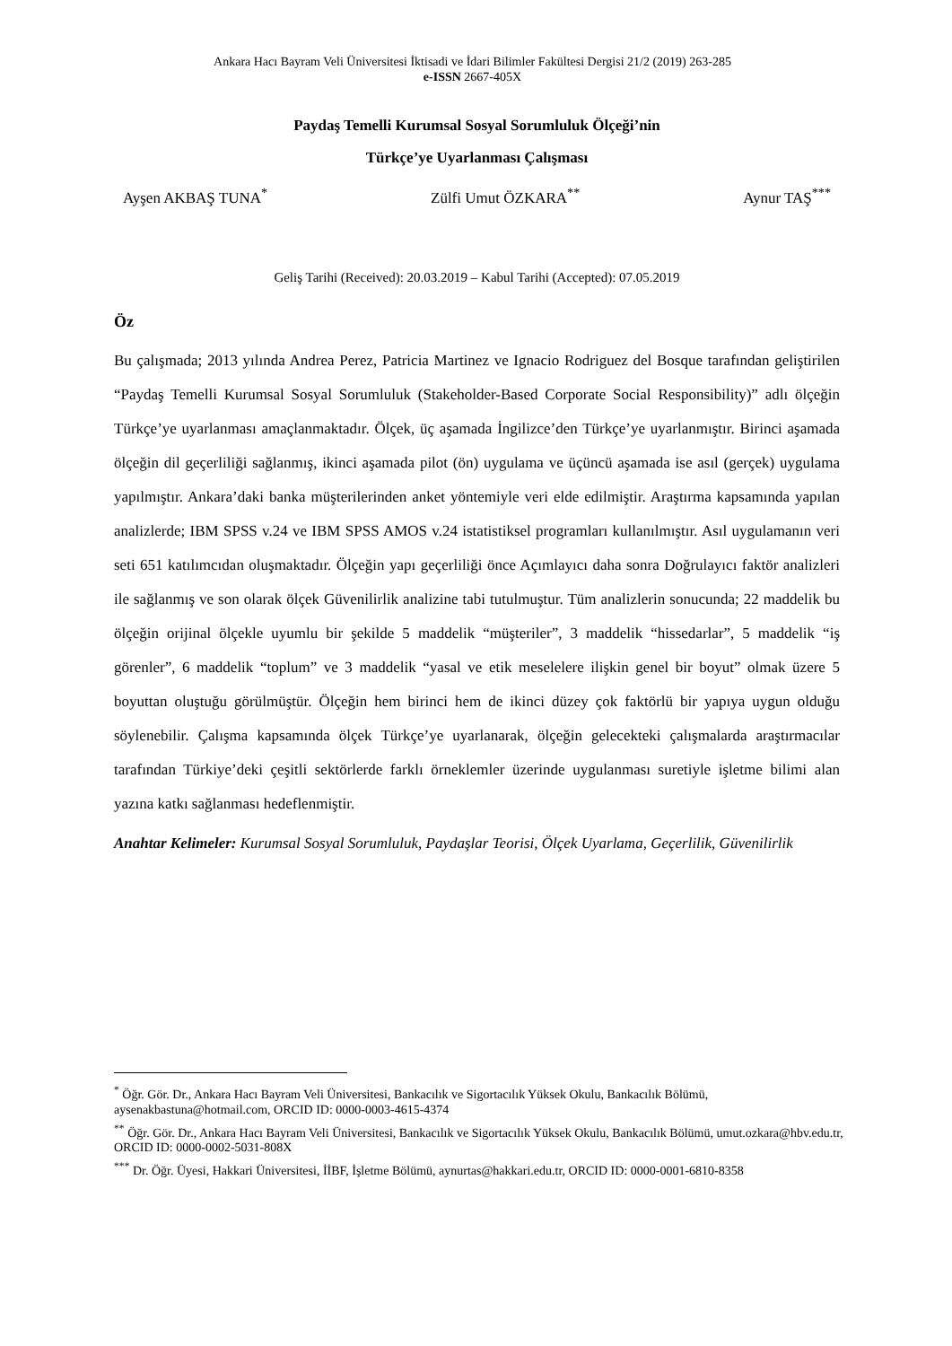Ankara Hacı Bayram Veli Üniversitesi İktisadi ve İdari Bilimler Fakültesi Dergisi 21/2 (2019) 263-285
e-ISSN 2667-405X
Paydaş Temelli Kurumsal Sosyal Sorumluluk Ölçeği’nin
Türkçe’ye Uyarlanması Çalışması
Ayşen AKBAŞ TUNA<sup>*</sup> Zülfi Umut ÖZKARA<sup>**</sup> Aynur TAŞ<sup>***</sup>
Geliş Tarihi (Received): 20.03.2019 – Kabul Tarihi (Accepted): 07.05.2019
Öz
Bu çalışmada; 2013 yılında Andrea Perez, Patricia Martinez ve Ignacio Rodriguez del Bosque tarafından geliştirilen “Paydaş Temelli Kurumsal Sosyal Sorumluluk (Stakeholder-Based Corporate Social Responsibility)” adlı ölçeğin Türkçe’ye uyarlanması amaçlanmaktadır. Ölçek, üç aşamada İngilizce’den Türkçe’ye uyarlanmıştır. Birinci aşamada ölçeğin dil geçerliliği sağlanmış, ikinci aşamada pilot (ön) uygulama ve üçüncü aşamada ise asıl (gerçek) uygulama yapılmıştır. Ankara’daki banka müşterilerinden anket yöntemiyle veri elde edilmiştir. Araştırma kapsamında yapılan analizlerde; IBM SPSS v.24 ve IBM SPSS AMOS v.24 istatistiksel programları kullanılmıştır. Asıl uygulamanın veri seti 651 katılımcıdan oluşmaktadır. Ölçeğin yapı geçerliliği önce Açımlayıcı daha sonra Doğrulayıcı faktör analizleri ile sağlanmış ve son olarak ölçek Güvenilirlik analizine tabi tutulmuştur. Tüm analizlerin sonucunda; 22 maddelik bu ölçeğin orijinal ölçekle uyumlu bir şekilde 5 maddelik “müşteriler”, 3 maddelik “hissedarlar”, 5 maddelik “iş görenler”, 6 maddelik “toplum” ve 3 maddelik “yasal ve etik meselelere ilişkin genel bir boyut” olmak üzere 5 boyuttan oluştuğu görülmüştür. Ölçeğin hem birinci hem de ikinci düzey çok faktörlü bir yapıya uygun olduğu söylenebilir. Çalışma kapsamında ölçek Türkçe’ye uyarlanarak, ölçeğin gelecekteki çalışmalarda araştırmacılar tarafından Türkiye’deki çeşitli sektörlerde farklı örneklemler üzerinde uygulanması suretiyle işletme bilimi alan yazına katkı sağlanması hedeflenmiştir.
Anahtar Kelimeler: Kurumsal Sosyal Sorumluluk, Paydaşlar Teorisi, Ölçek Uyarlama, Geçerlilik, Güvenilirlik
<sup>*</sup> Öğr. Gör. Dr., Ankara Hacı Bayram Veli Üniversitesi, Bankacılık ve Sigortacılık Yüksek Okulu, Bankacılık Bölümü, aysenakbastuna@hotmail.com, ORCID ID: 0000-0003-4615-4374
<sup>**</sup> Öğr. Gör. Dr., Ankara Hacı Bayram Veli Üniversitesi, Bankacılık ve Sigortacılık Yüksek Okulu, Bankacılık Bölümü, umut.ozkara@hbv.edu.tr, ORCID ID: 0000-0002-5031-808X
<sup>***</sup> Dr. Öğr. Üyesi, Hakkari Üniversitesi, İİBF, İşletme Bölümü, aynurtas@hakkari.edu.tr, ORCID ID: 0000-0001-6810-8358